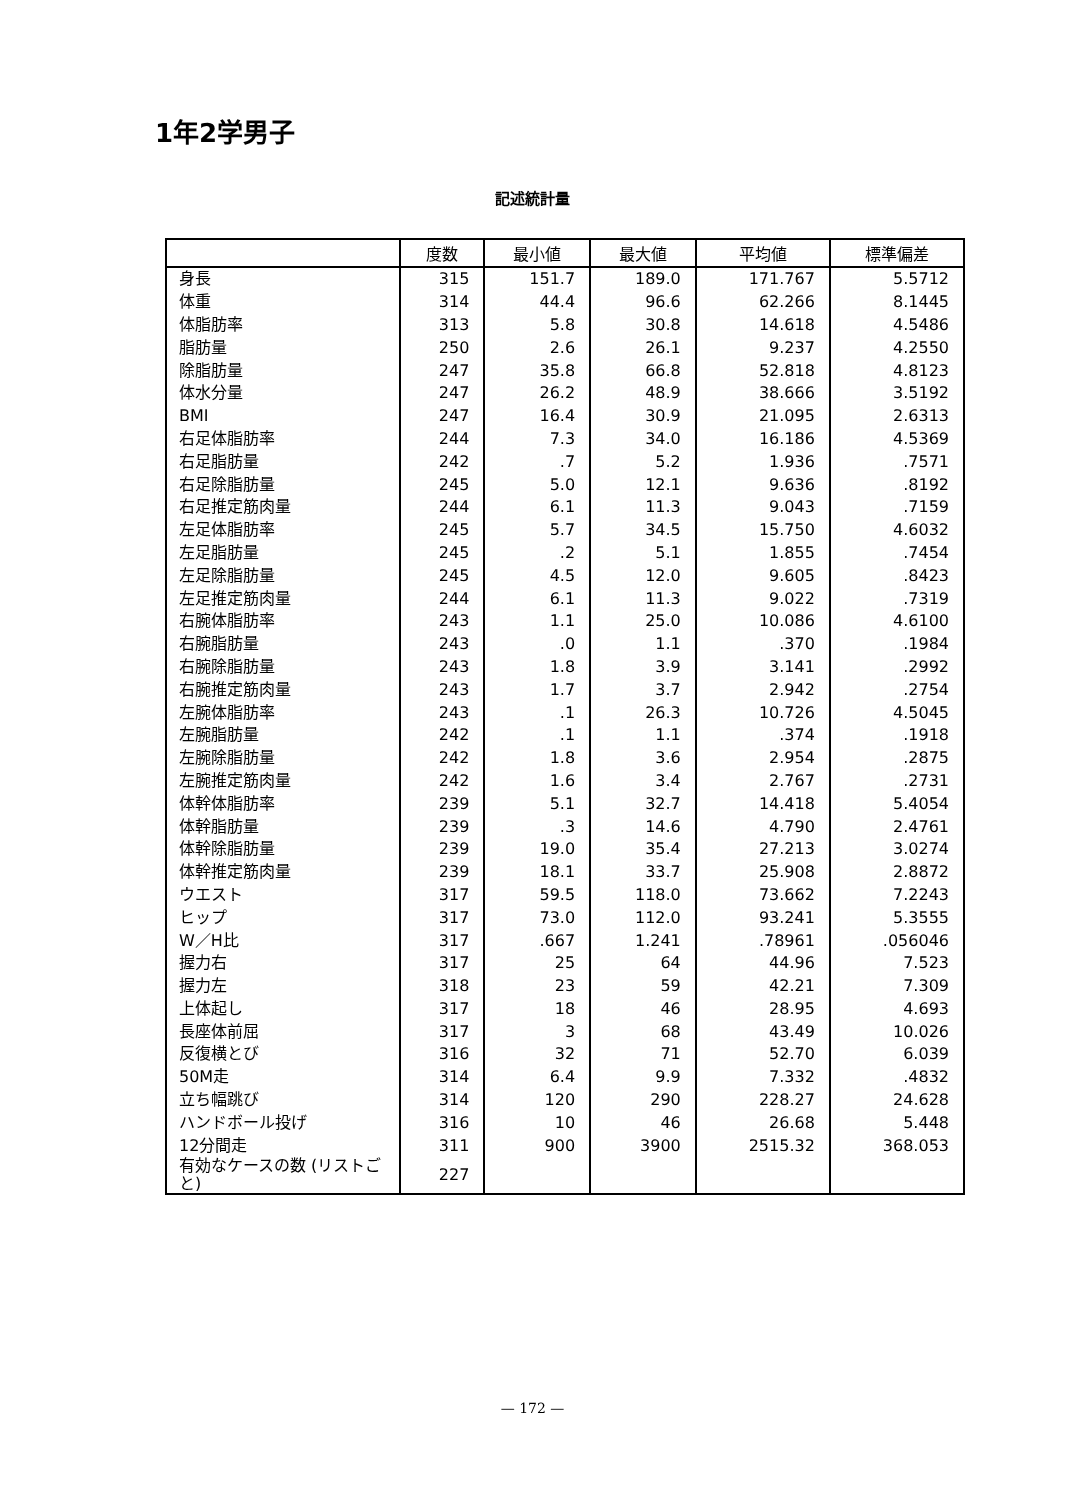1年2学男子
記述統計量
| | 度数 | 最小値 | 最大値 | 平均値 | 標準偏差 |
| --- | --- | --- | --- | --- | --- |
| 身長 | 315 | 151.7 | 189.0 | 171.767 | 5.5712 |
| 体重 | 314 | 44.4 | 96.6 | 62.266 | 8.1445 |
| 体脂肪率 | 313 | 5.8 | 30.8 | 14.618 | 4.5486 |
| 脂肪量 | 250 | 2.6 | 26.1 | 9.237 | 4.2550 |
| 除脂肪量 | 247 | 35.8 | 66.8 | 52.818 | 4.8123 |
| 体水分量 | 247 | 26.2 | 48.9 | 38.666 | 3.5192 |
| BMI | 247 | 16.4 | 30.9 | 21.095 | 2.6313 |
| 右足体脂肪率 | 244 | 7.3 | 34.0 | 16.186 | 4.5369 |
| 右足脂肪量 | 242 | .7 | 5.2 | 1.936 | .7571 |
| 右足除脂肪量 | 245 | 5.0 | 12.1 | 9.636 | .8192 |
| 右足推定筋肉量 | 244 | 6.1 | 11.3 | 9.043 | .7159 |
| 左足体脂肪率 | 245 | 5.7 | 34.5 | 15.750 | 4.6032 |
| 左足脂肪量 | 245 | .2 | 5.1 | 1.855 | .7454 |
| 左足除脂肪量 | 245 | 4.5 | 12.0 | 9.605 | .8423 |
| 左足推定筋肉量 | 244 | 6.1 | 11.3 | 9.022 | .7319 |
| 右腕体脂肪率 | 243 | 1.1 | 25.0 | 10.086 | 4.6100 |
| 右腕脂肪量 | 243 | .0 | 1.1 | .370 | .1984 |
| 右腕除脂肪量 | 243 | 1.8 | 3.9 | 3.141 | .2992 |
| 右腕推定筋肉量 | 243 | 1.7 | 3.7 | 2.942 | .2754 |
| 左腕体脂肪率 | 243 | .1 | 26.3 | 10.726 | 4.5045 |
| 左腕脂肪量 | 242 | .1 | 1.1 | .374 | .1918 |
| 左腕除脂肪量 | 242 | 1.8 | 3.6 | 2.954 | .2875 |
| 左腕推定筋肉量 | 242 | 1.6 | 3.4 | 2.767 | .2731 |
| 体幹体脂肪率 | 239 | 5.1 | 32.7 | 14.418 | 5.4054 |
| 体幹脂肪量 | 239 | .3 | 14.6 | 4.790 | 2.4761 |
| 体幹除脂肪量 | 239 | 19.0 | 35.4 | 27.213 | 3.0274 |
| 体幹推定筋肉量 | 239 | 18.1 | 33.7 | 25.908 | 2.8872 |
| ウエスト | 317 | 59.5 | 118.0 | 73.662 | 7.2243 |
| ヒップ | 317 | 73.0 | 112.0 | 93.241 | 5.3555 |
| W／H比 | 317 | .667 | 1.241 | .78961 | .056046 |
| 握力右 | 317 | 25 | 64 | 44.96 | 7.523 |
| 握力左 | 318 | 23 | 59 | 42.21 | 7.309 |
| 上体起し | 317 | 18 | 46 | 28.95 | 4.693 |
| 長座体前屈 | 317 | 3 | 68 | 43.49 | 10.026 |
| 反復横とび | 316 | 32 | 71 | 52.70 | 6.039 |
| 50M走 | 314 | 6.4 | 9.9 | 7.332 | .4832 |
| 立ち幅跳び | 314 | 120 | 290 | 228.27 | 24.628 |
| ハンドボール投げ | 316 | 10 | 46 | 26.68 | 5.448 |
| 12分間走 | 311 | 900 | 3900 | 2515.32 | 368.053 |
| 有効なケースの数 (リストごと) | 227 | | | | |
— 172 —